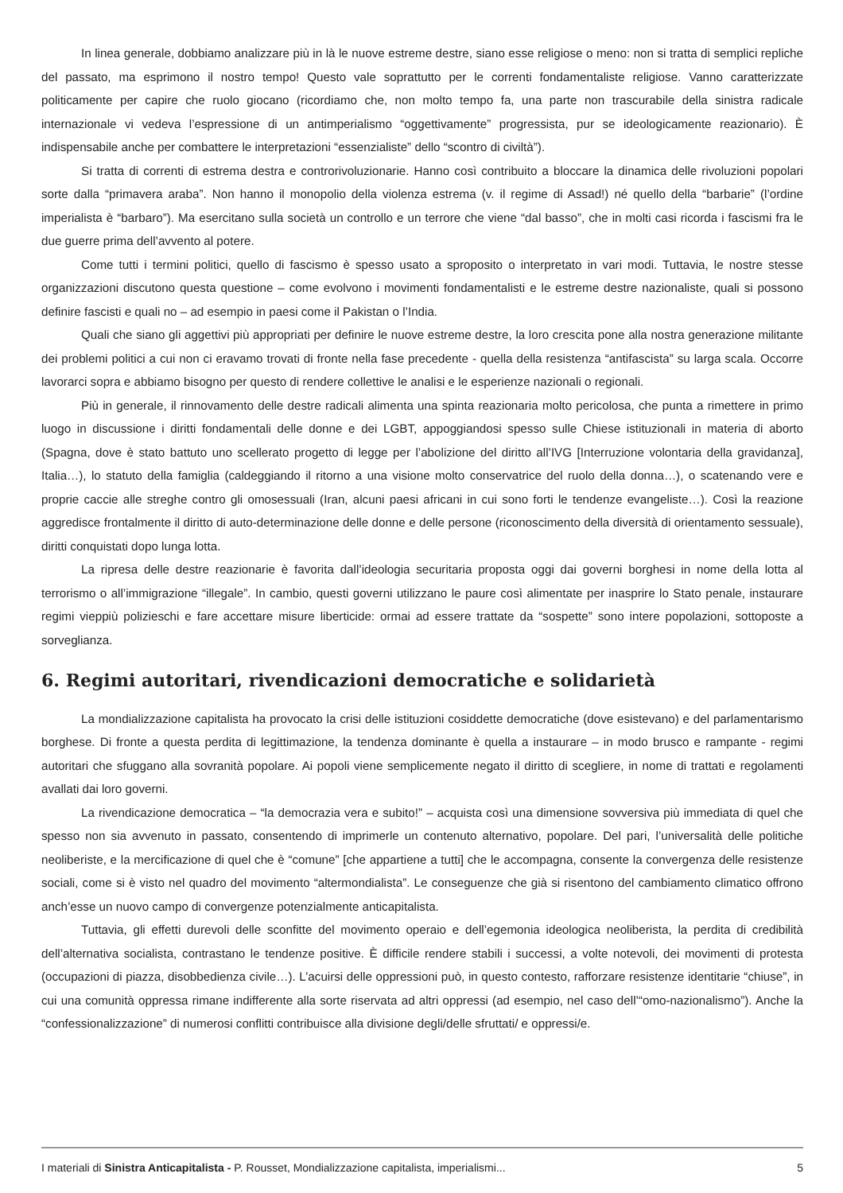In linea generale, dobbiamo analizzare più in là le nuove estreme destre, siano esse religiose o meno: non si tratta di semplici repliche del passato, ma esprimono il nostro tempo! Questo vale soprattutto per le correnti fondamentaliste religiose. Vanno caratterizzate politicamente per capire che ruolo giocano (ricordiamo che, non molto tempo fa, una parte non trascurabile della sinistra radicale internazionale vi vedeva l’espressione di un antimperialismo “oggettivamente” progressista, pur se ideologicamente reazionario). È indispensabile anche per combattere le interpretazioni “essenzialiste” dello “scontro di civiltà”).
Si tratta di correnti di estrema destra e controrivoluzionarie. Hanno così contribuito a bloccare la dinamica delle rivoluzioni popolari sorte dalla “primavera araba”. Non hanno il monopolio della violenza estrema (v. il regime di Assad!) né quello della “barbarie” (l’ordine imperialista è “barbaro”). Ma esercitano sulla società un controllo e un terrore che viene “dal basso”, che in molti casi ricorda i fascismi fra le due guerre prima dell’avvento al potere.
Come tutti i termini politici, quello di fascismo è spesso usato a sproposito o interpretato in vari modi. Tuttavia, le nostre stesse organizzazioni discutono questa questione – come evolvono i movimenti fondamentalisti e le estreme destre nazionaliste, quali si possono definire fascisti e quali no – ad esempio in paesi come il Pakistan o l’India.
Quali che siano gli aggettivi più appropriati per definire le nuove estreme destre, la loro crescita pone alla nostra generazione militante dei problemi politici a cui non ci eravamo trovati di fronte nella fase precedente - quella della resistenza “antifascista” su larga scala. Occorre lavorarci sopra e abbiamo bisogno per questo di rendere collettive le analisi e le esperienze nazionali o regionali.
Più in generale, il rinnovamento delle destre radicali alimenta una spinta reazionaria molto pericolosa, che punta a rimettere in primo luogo in discussione i diritti fondamentali delle donne e dei LGBT, appoggiandosi spesso sulle Chiese istituzionali in materia di aborto (Spagna, dove è stato battuto uno scellerato progetto di legge per l’abolizione del diritto all’IVG [Interruzione volontaria della gravidanza], Italia…), lo statuto della famiglia (caldeggiando il ritorno a una visione molto conservatrice del ruolo della donna…), o scatenando vere e proprie caccie alle streghe contro gli omosessuali (Iran, alcuni paesi africani in cui sono forti le tendenze evangeliste…). Così la reazione aggredisce frontalmente il diritto di auto-determinazione delle donne e delle persone (riconoscimento della diversità di orientamento sessuale), diritti conquistati dopo lunga lotta.
La ripresa delle destre reazionarie è favorita dall’ideologia securitaria proposta oggi dai governi borghesi in nome della lotta al terrorismo o all’immigrazione “illegale”. In cambio, questi governi utilizzano le paure così alimentate per inasprire lo Stato penale, instaurare regimi vieppiù polizieschi e fare accettare misure liberticide: ormai ad essere trattate da “sospette” sono intere popolazioni, sottoposte a sorveglianza.
6. Regimi autoritari, rivendicazioni democratiche e solidarietà
La mondializzazione capitalista ha provocato la crisi delle istituzioni cosiddette democratiche (dove esistevano) e del parlamentarismo borghese. Di fronte a questa perdita di legittimazione, la tendenza dominante è quella a instaurare – in modo brusco e rampante - regimi autoritari che sfuggano alla sovranità popolare. Ai popoli viene semplicemente negato il diritto di scegliere, in nome di trattati e regolamenti avallati dai loro governi.
La rivendicazione democratica – “la democrazia vera e subito!” – acquista così una dimensione sovversiva più immediata di quel che spesso non sia avvenuto in passato, consentendo di imprimerle un contenuto alternativo, popolare. Del pari, l’universalità delle politiche neoliberiste, e la mercificazione di quel che è “comune” [che appartiene a tutti] che le accompagna, consente la convergenza delle resistenze sociali, come si è visto nel quadro del movimento “altermondialista”. Le conseguenze che già si risentono del cambiamento climatico offrono anch’esse un nuovo campo di convergenze potenzialmente anticapitalista.
Tuttavia, gli effetti durevoli delle sconfitte del movimento operaio e dell’egemonia ideologica neoliberista, la perdita di credibilità dell’alternativa socialista, contrastano le tendenze positive. È difficile rendere stabili i successi, a volte notevoli, dei movimenti di protesta (occupazioni di piazza, disobbedienza civile…). L’acuirsi delle oppressioni può, in questo contesto, rafforzare resistenze identitarie “chiuse”, in cui una comunità oppressa rimane indifferente alla sorte riservata ad altri oppressi (ad esempio, nel caso dell’“omo-nazionalismo”). Anche la “confessionalizzazione” di numerosi conflitti contribuisce alla divisione degli/delle sfruttati/ e oppressi/e.
I materiali di Sinistra Anticapitalista - P. Rousset, Mondializzazione capitalista, imperialismi... 5